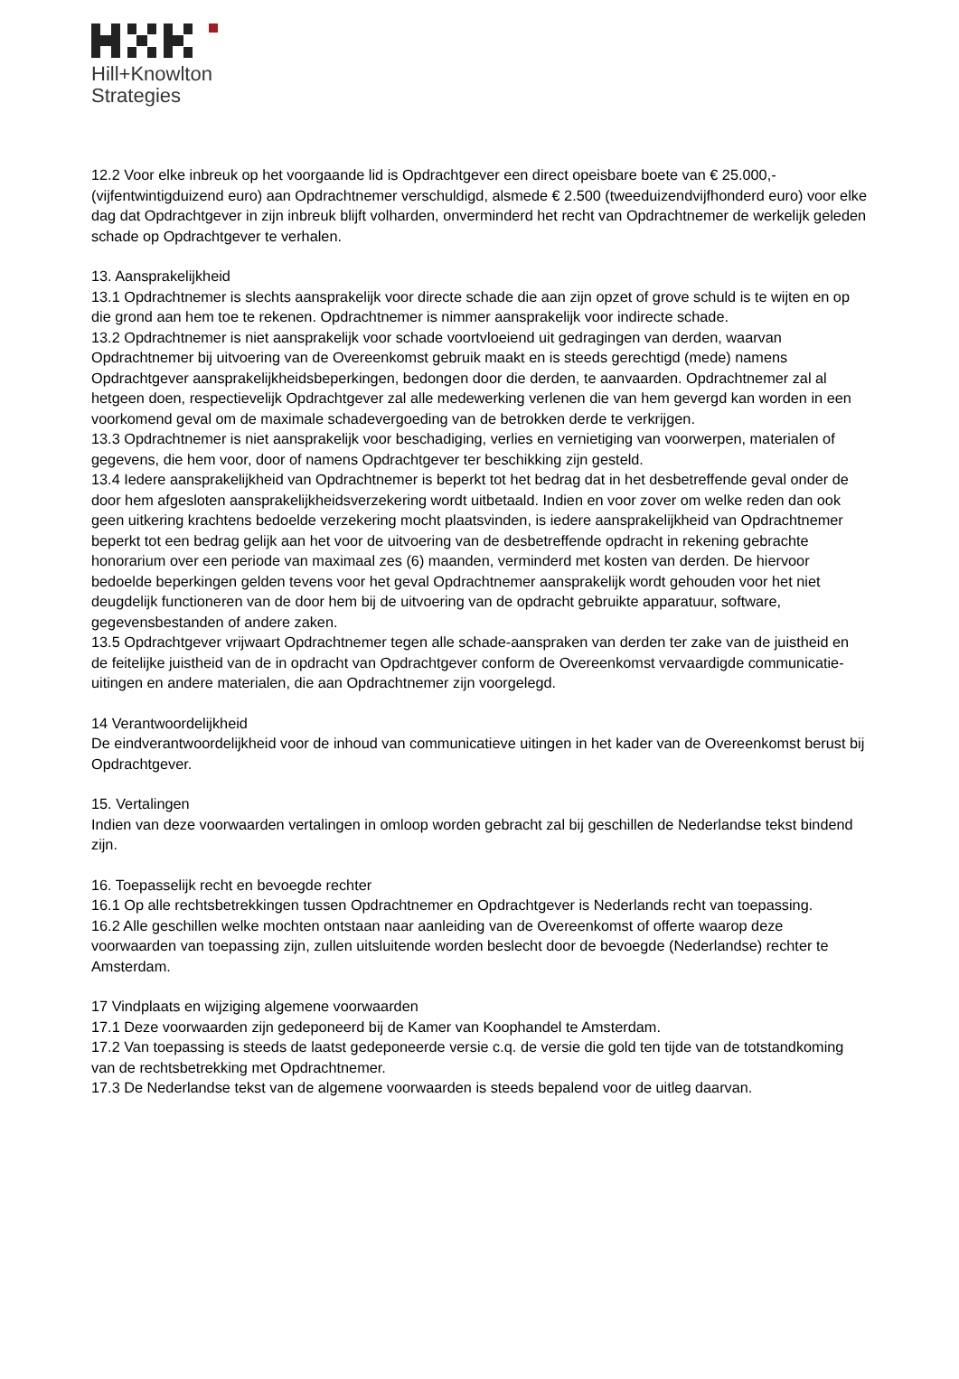Hill+Knowlton
Strategies
12.2 Voor elke inbreuk op het voorgaande lid is Opdrachtgever een direct opeisbare boete van € 25.000,- (vijfentwintigduizend euro) aan Opdrachtnemer verschuldigd, alsmede € 2.500 (tweeduizendvijfhonderd euro) voor elke dag dat Opdrachtgever in zijn inbreuk blijft volharden, onverminderd het recht van Opdrachtnemer de werkelijk geleden schade op Opdrachtgever te verhalen.
13. Aansprakelijkheid
13.1 Opdrachtnemer is slechts aansprakelijk voor directe schade die aan zijn opzet of grove schuld is te wijten en op die grond aan hem toe te rekenen. Opdrachtnemer is nimmer aansprakelijk voor indirecte schade.
13.2 Opdrachtnemer is niet aansprakelijk voor schade voortvloeiend uit gedragingen van derden, waarvan Opdrachtnemer bij uitvoering van de Overeenkomst gebruik maakt en is steeds gerechtigd (mede) namens Opdrachtgever aansprakelijkheidsbeperkingen, bedongen door die derden, te aanvaarden. Opdrachtnemer zal al hetgeen doen, respectievelijk Opdrachtgever zal alle medewerking verlenen die van hem gevergd kan worden in een voorkomend geval om de maximale schadevergoeding van de betrokken derde te verkrijgen.
13.3 Opdrachtnemer is niet aansprakelijk voor beschadiging, verlies en vernietiging van voorwerpen, materialen of gegevens, die hem voor, door of namens Opdrachtgever ter beschikking zijn gesteld.
13.4 Iedere aansprakelijkheid van Opdrachtnemer is beperkt tot het bedrag dat in het desbetreffende geval onder de door hem afgesloten aansprakelijkheidsverzekering wordt uitbetaald. Indien en voor zover om welke reden dan ook geen uitkering krachtens bedoelde verzekering mocht plaatsvinden, is iedere aansprakelijkheid van Opdrachtnemer beperkt tot een bedrag gelijk aan het voor de uitvoering van de desbetreffende opdracht in rekening gebrachte honorarium over een periode van maximaal zes (6) maanden, verminderd met kosten van derden. De hiervoor bedoelde beperkingen gelden tevens voor het geval Opdrachtnemer aansprakelijk wordt gehouden voor het niet deugdelijk functioneren van de door hem bij de uitvoering van de opdracht gebruikte apparatuur, software, gegevensbestanden of andere zaken.
13.5 Opdrachtgever vrijwaart Opdrachtnemer tegen alle schade-aanspraken van derden ter zake van de juistheid en de feitelijke juistheid van de in opdracht van Opdrachtgever conform de Overeenkomst vervaardigde communicatie-uitingen en andere materialen, die aan Opdrachtnemer zijn voorgelegd.
14 Verantwoordelijkheid
De eindverantwoordelijkheid voor de inhoud van communicatieve uitingen in het kader van de Overeenkomst berust bij Opdrachtgever.
15. Vertalingen
Indien van deze voorwaarden vertalingen in omloop worden gebracht zal bij geschillen de Nederlandse tekst bindend zijn.
16. Toepasselijk recht en bevoegde rechter
16.1 Op alle rechtsbetrekkingen tussen Opdrachtnemer en Opdrachtgever is Nederlands recht van toepassing.
16.2 Alle geschillen welke mochten ontstaan naar aanleiding van de Overeenkomst of offerte waarop deze voorwaarden van toepassing zijn, zullen uitsluitende worden beslecht door de bevoegde (Nederlandse) rechter te Amsterdam.
17 Vindplaats en wijziging algemene voorwaarden
17.1 Deze voorwaarden zijn gedeponeerd bij de Kamer van Koophandel te Amsterdam.
17.2 Van toepassing is steeds de laatst gedeponeerde versie c.q. de versie die gold ten tijde van de totstandkoming van de rechtsbetrekking met Opdrachtnemer.
17.3 De Nederlandse tekst van de algemene voorwaarden is steeds bepalend voor de uitleg daarvan.